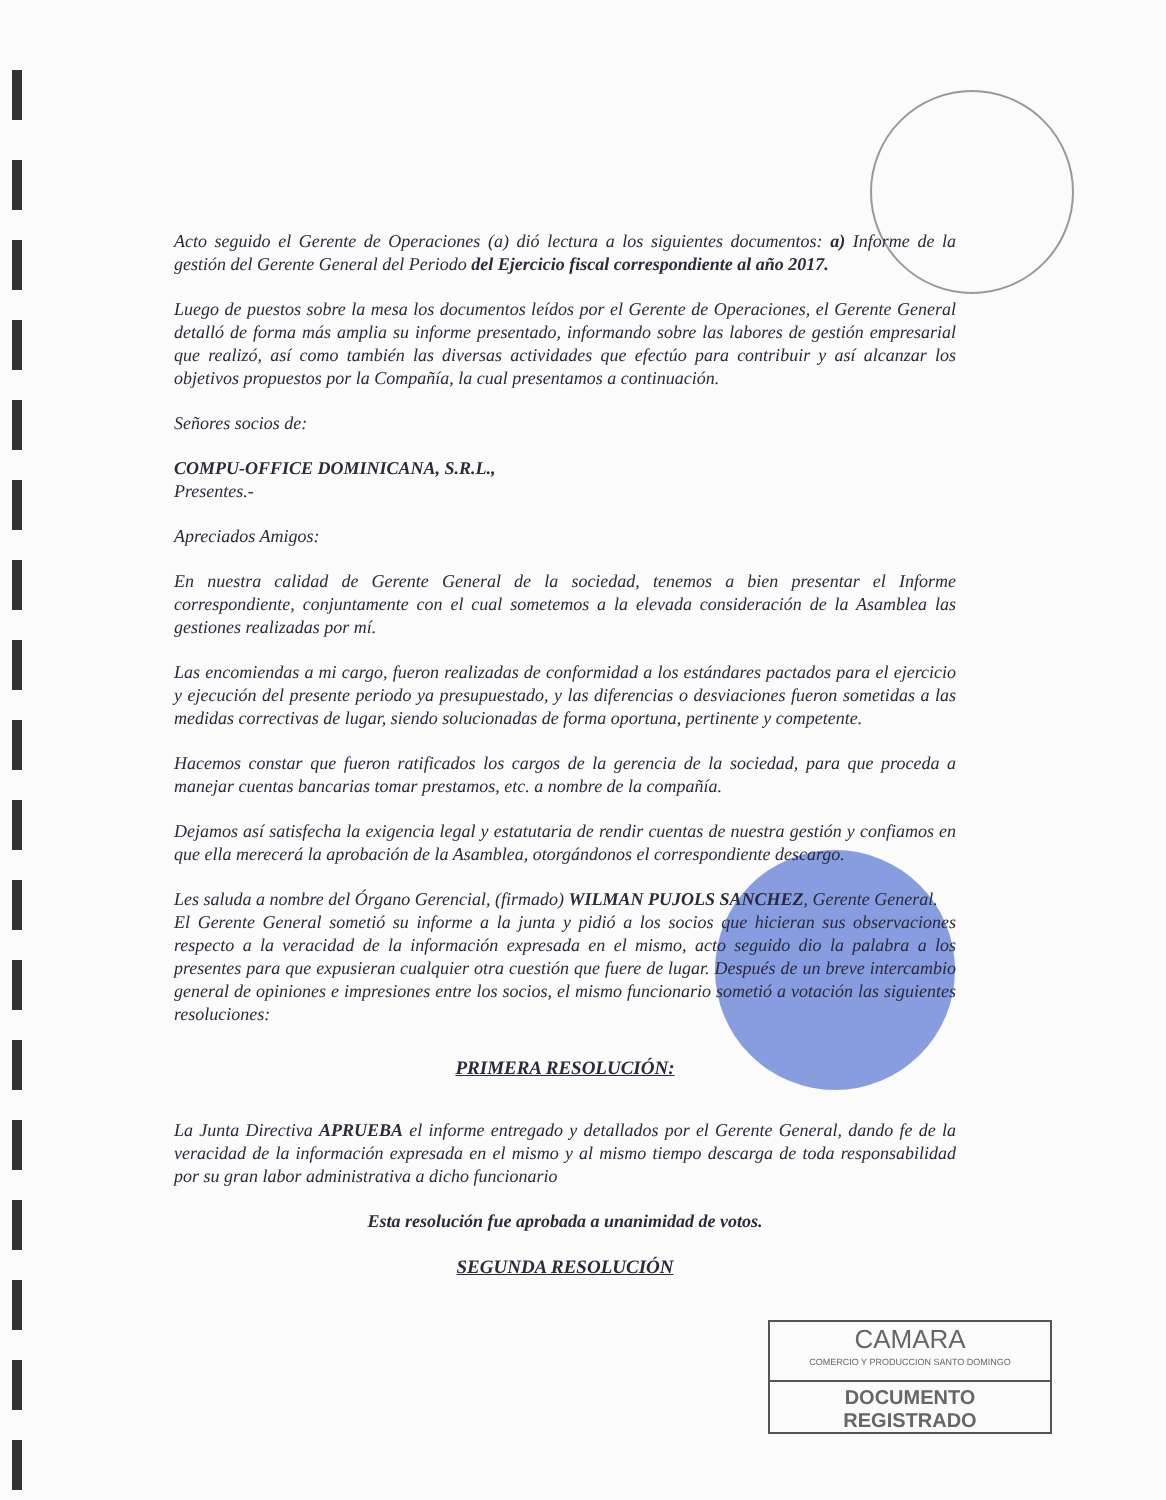Acto seguido el Gerente de Operaciones (a) dió lectura a los siguientes documentos: a) Informe de la gestión del Gerente General del Periodo del Ejercicio fiscal correspondiente al año 2017.
Luego de puestos sobre la mesa los documentos leídos por el Gerente de Operaciones, el Gerente General detalló de forma más amplia su informe presentado, informando sobre las labores de gestión empresarial que realizó, así como también las diversas actividades que efectúo para contribuir y así alcanzar los objetivos propuestos por la Compañía, la cual presentamos a continuación.
Señores socios de:
COMPU-OFFICE DOMINICANA, S.R.L.,
Presentes.-
Apreciados Amigos:
En nuestra calidad de Gerente General de la sociedad, tenemos a bien presentar el Informe correspondiente, conjuntamente con el cual sometemos a la elevada consideración de la Asamblea las gestiones realizadas por mí.
Las encomiendas a mi cargo, fueron realizadas de conformidad a los estándares pactados para el ejercicio y ejecución del presente periodo ya presupuestado, y las diferencias o desviaciones fueron sometidas a las medidas correctivas de lugar, siendo solucionadas de forma oportuna, pertinente y competente.
Hacemos constar que fueron ratificados los cargos de la gerencia de la sociedad, para que proceda a manejar cuentas bancarias tomar prestamos, etc. a nombre de la compañía.
Dejamos así satisfecha la exigencia legal y estatutaria de rendir cuentas de nuestra gestión y confiamos en que ella merecerá la aprobación de la Asamblea, otorgándonos el correspondiente descargo.
Les saluda a nombre del Órgano Gerencial, (firmado) WILMAN PUJOLS SANCHEZ, Gerente General.
El Gerente General sometió su informe a la junta y pidió a los socios que hicieran sus observaciones respecto a la veracidad de la información expresada en el mismo, acto seguido dio la palabra a los presentes para que expusieran cualquier otra cuestión que fuere de lugar. Después de un breve intercambio general de opiniones e impresiones entre los socios, el mismo funcionario sometió a votación las siguientes resoluciones:
PRIMERA RESOLUCIÓN:
La Junta Directiva APRUEBA el informe entregado y detallados por el Gerente General, dando fe de la veracidad de la información expresada en el mismo y al mismo tiempo descarga de toda responsabilidad por su gran labor administrativa a dicho funcionario
Esta resolución fue aprobada a unanimidad de votos.
SEGUNDA RESOLUCIÓN
CAMARA
COMERCIO Y PRODUCCION SANTO DOMINGO
DOCUMENTO
REGISTRADO